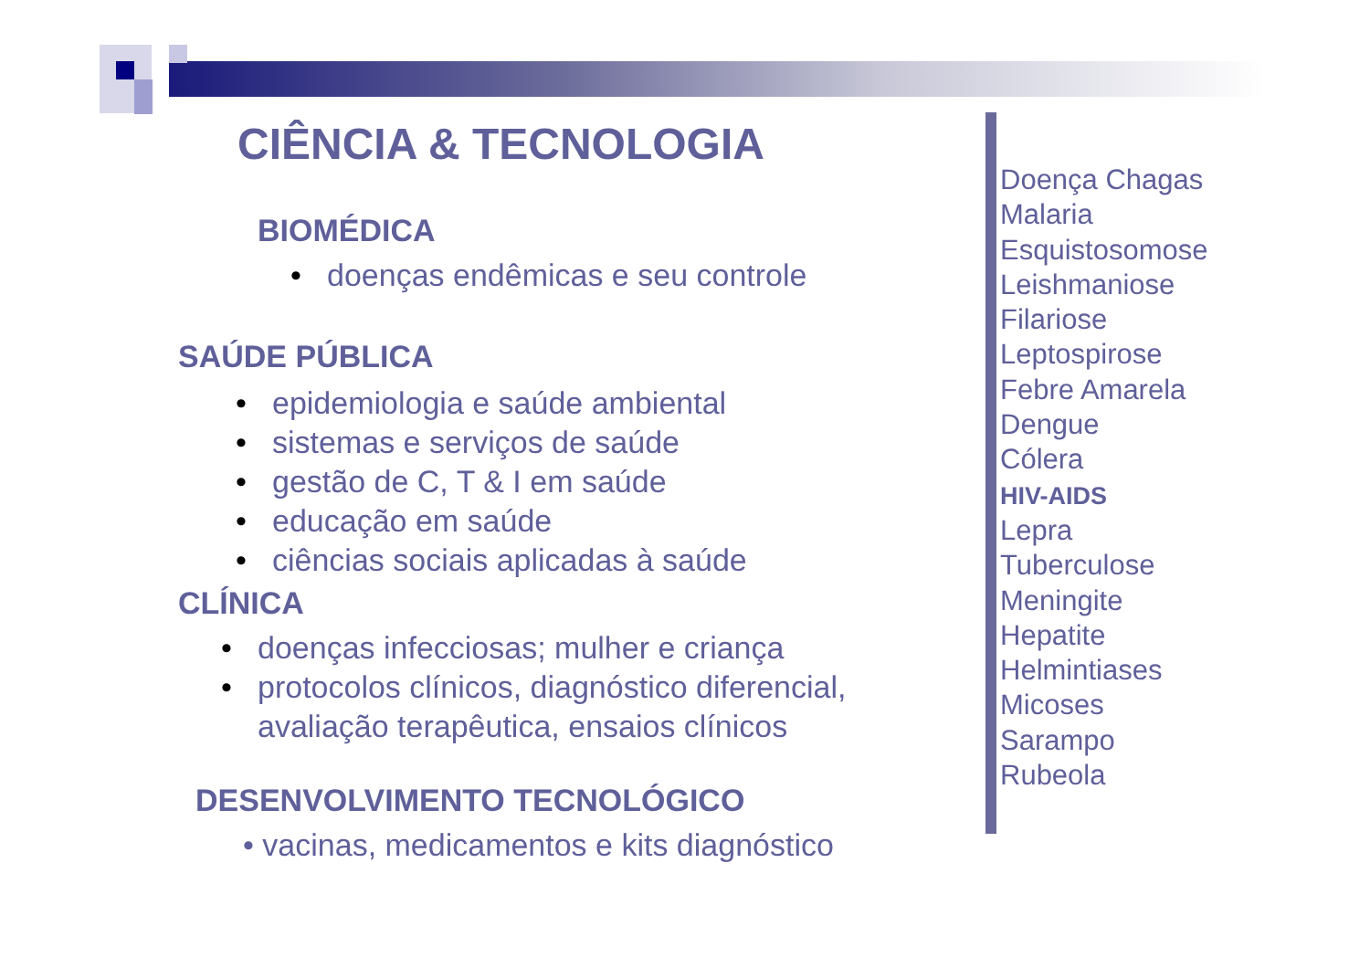CIÊNCIA & TECNOLOGIA
BIOMÉDICA
• doenças endêmicas e seu controle
SAÚDE PÚBLICA
• epidemiologia e saúde ambiental
• sistemas e serviços de saúde
• gestão de C, T & I em saúde
• educação em saúde
• ciências sociais aplicadas à saúde
CLÍNICA
• doenças infecciosas; mulher e criança
• protocolos clínicos, diagnóstico diferencial,
avaliação terapêutica, ensaios clínicos
DESENVOLVIMENTO TECNOLÓGICO
• vacinas, medicamentos e kits diagnóstico
Doença Chagas
Malaria
Esquistosomose
Leishmaniose
Filariose
Leptospirose
Febre Amarela
Dengue
Cólera
HIV-AIDS
Lepra
Tuberculose
Meningite
Hepatite
Helmintiases
Micoses
Sarampo
Rubeola